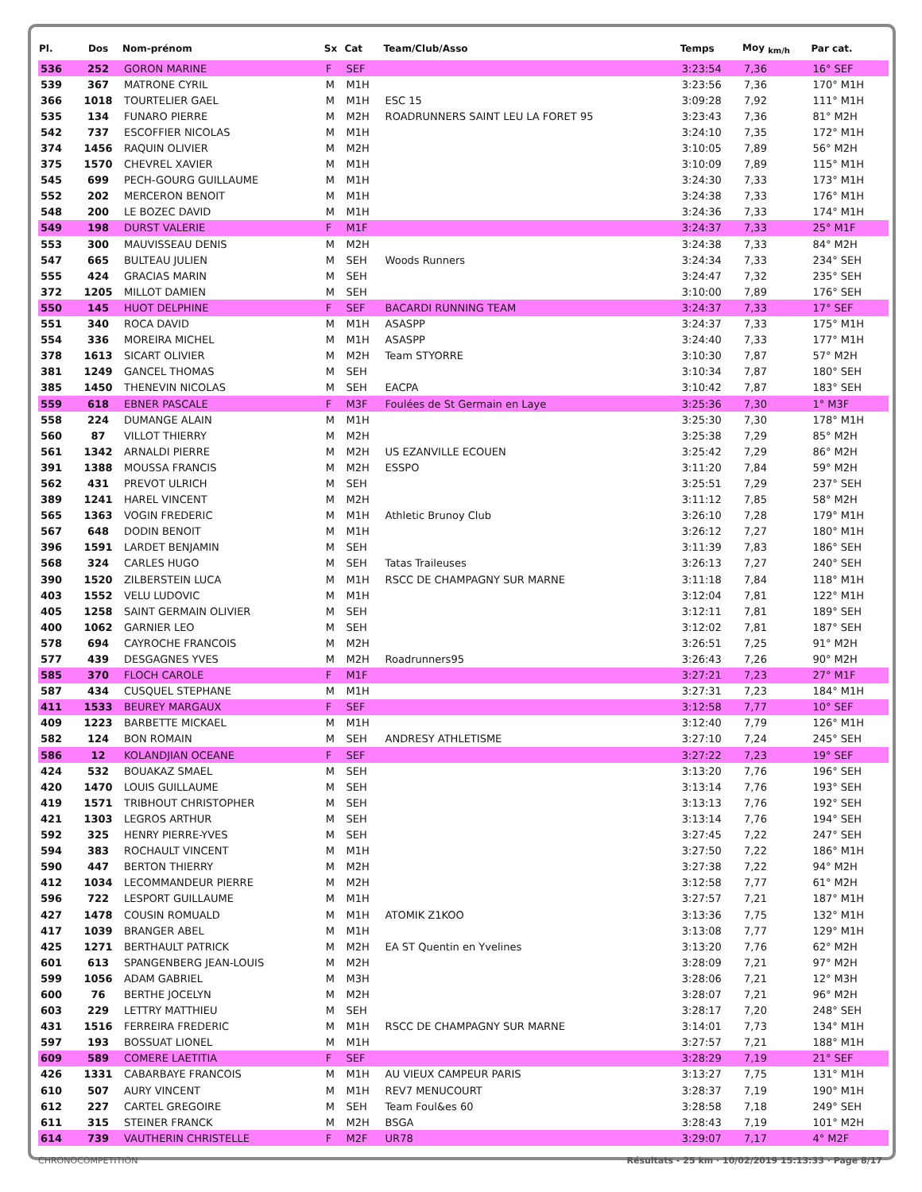| Pl. | Dos | Nom-prénom | Sx | Cat | Team/Club/Asso | Temps | Moy <sub>km/h</sub> | Par cat. |
| --- | --- | --- | --- | --- | --- | --- | --- | --- |
| 536 | 252 | GORON MARINE | F | SEF | | 3:23:54 | 7,36 | 16° SEF |
| 539 | 367 | MATRONE CYRIL | M | M1H | | 3:23:56 | 7,36 | 170° M1H |
| 366 | 1018 | TOURTELIER GAEL | M | M1H | ESC 15 | 3:09:28 | 7,92 | 111° M1H |
| 535 | 134 | FUNARO PIERRE | M | M2H | ROADRUNNERS SAINT LEU LA FORET 95 | 3:23:43 | 7,36 | 81° M2H |
| 542 | 737 | ESCOFFIER NICOLAS | M | M1H | | 3:24:10 | 7,35 | 172° M1H |
| 374 | 1456 | RAQUIN OLIVIER | M | M2H | | 3:10:05 | 7,89 | 56° M2H |
| 375 | 1570 | CHEVREL XAVIER | M | M1H | | 3:10:09 | 7,89 | 115° M1H |
| 545 | 699 | PECH-GOURG GUILLAUME | M | M1H | | 3:24:30 | 7,33 | 173° M1H |
| 552 | 202 | MERCERON BENOIT | M | M1H | | 3:24:38 | 7,33 | 176° M1H |
| 548 | 200 | LE BOZEC DAVID | M | M1H | | 3:24:36 | 7,33 | 174° M1H |
| 549 | 198 | DURST VALERIE | F | M1F | | 3:24:37 | 7,33 | 25° M1F |
| 553 | 300 | MAUVISSEAU DENIS | M | M2H | | 3:24:38 | 7,33 | 84° M2H |
| 547 | 665 | BULTEAU JULIEN | M | SEH | Woods Runners | 3:24:34 | 7,33 | 234° SEH |
| 555 | 424 | GRACIAS MARIN | M | SEH | | 3:24:47 | 7,32 | 235° SEH |
| 372 | 1205 | MILLOT DAMIEN | M | SEH | | 3:10:00 | 7,89 | 176° SEH |
| 550 | 145 | HUOT DELPHINE | F | SEF | BACARDI RUNNING TEAM | 3:24:37 | 7,33 | 17° SEF |
| 551 | 340 | ROCA DAVID | M | M1H | ASASPP | 3:24:37 | 7,33 | 175° M1H |
| 554 | 336 | MOREIRA MICHEL | M | M1H | ASASPP | 3:24:40 | 7,33 | 177° M1H |
| 378 | 1613 | SICART OLIVIER | M | M2H | Team STYORRE | 3:10:30 | 7,87 | 57° M2H |
| 381 | 1249 | GANCEL THOMAS | M | SEH | | 3:10:34 | 7,87 | 180° SEH |
| 385 | 1450 | THENEVIN NICOLAS | M | SEH | EACPA | 3:10:42 | 7,87 | 183° SEH |
| 559 | 618 | EBNER PASCALE | F | M3F | Foulées de St Germain en Laye | 3:25:36 | 7,30 | 1° M3F |
| 558 | 224 | DUMANGE ALAIN | M | M1H | | 3:25:30 | 7,30 | 178° M1H |
| 560 | 87 | VILLOT THIERRY | M | M2H | | 3:25:38 | 7,29 | 85° M2H |
| 561 | 1342 | ARNALDI PIERRE | M | M2H | US EZANVILLE ECOUEN | 3:25:42 | 7,29 | 86° M2H |
| 391 | 1388 | MOUSSA FRANCIS | M | M2H | ESSPO | 3:11:20 | 7,84 | 59° M2H |
| 562 | 431 | PREVOT ULRICH | M | SEH | | 3:25:51 | 7,29 | 237° SEH |
| 389 | 1241 | HAREL VINCENT | M | M2H | | 3:11:12 | 7,85 | 58° M2H |
| 565 | 1363 | VOGIN FREDERIC | M | M1H | Athletic Brunoy Club | 3:26:10 | 7,28 | 179° M1H |
| 567 | 648 | DODIN BENOIT | M | M1H | | 3:26:12 | 7,27 | 180° M1H |
| 396 | 1591 | LARDET BENJAMIN | M | SEH | | 3:11:39 | 7,83 | 186° SEH |
| 568 | 324 | CARLES HUGO | M | SEH | Tatas Traileuses | 3:26:13 | 7,27 | 240° SEH |
| 390 | 1520 | ZILBERSTEIN LUCA | M | M1H | RSCC DE CHAMPAGNY SUR MARNE | 3:11:18 | 7,84 | 118° M1H |
| 403 | 1552 | VELU LUDOVIC | M | M1H | | 3:12:04 | 7,81 | 122° M1H |
| 405 | 1258 | SAINT GERMAIN OLIVIER | M | SEH | | 3:12:11 | 7,81 | 189° SEH |
| 400 | 1062 | GARNIER LEO | M | SEH | | 3:12:02 | 7,81 | 187° SEH |
| 578 | 694 | CAYROCHE FRANCOIS | M | M2H | | 3:26:51 | 7,25 | 91° M2H |
| 577 | 439 | DESGAGNES YVES | M | M2H | Roadrunners95 | 3:26:43 | 7,26 | 90° M2H |
| 585 | 370 | FLOCH CAROLE | F | M1F | | 3:27:21 | 7,23 | 27° M1F |
| 587 | 434 | CUSQUEL STEPHANE | M | M1H | | 3:27:31 | 7,23 | 184° M1H |
| 411 | 1533 | BEUREY MARGAUX | F | SEF | | 3:12:58 | 7,77 | 10° SEF |
| 409 | 1223 | BARBETTE MICKAEL | M | M1H | | 3:12:40 | 7,79 | 126° M1H |
| 582 | 124 | BON ROMAIN | M | SEH | ANDRESY ATHLETISME | 3:27:10 | 7,24 | 245° SEH |
| 586 | 12 | KOLANDJIAN OCEANE | F | SEF | | 3:27:22 | 7,23 | 19° SEF |
| 424 | 532 | BOUAKAZ SMAEL | M | SEH | | 3:13:20 | 7,76 | 196° SEH |
| 420 | 1470 | LOUIS GUILLAUME | M | SEH | | 3:13:14 | 7,76 | 193° SEH |
| 419 | 1571 | TRIBHOUT CHRISTOPHER | M | SEH | | 3:13:13 | 7,76 | 192° SEH |
| 421 | 1303 | LEGROS ARTHUR | M | SEH | | 3:13:14 | 7,76 | 194° SEH |
| 592 | 325 | HENRY PIERRE-YVES | M | SEH | | 3:27:45 | 7,22 | 247° SEH |
| 594 | 383 | ROCHAULT VINCENT | M | M1H | | 3:27:50 | 7,22 | 186° M1H |
| 590 | 447 | BERTON THIERRY | M | M2H | | 3:27:38 | 7,22 | 94° M2H |
| 412 | 1034 | LECOMMANDEUR PIERRE | M | M2H | | 3:12:58 | 7,77 | 61° M2H |
| 596 | 722 | LESPORT GUILLAUME | M | M1H | | 3:27:57 | 7,21 | 187° M1H |
| 427 | 1478 | COUSIN ROMUALD | M | M1H | ATOMIK Z1KOO | 3:13:36 | 7,75 | 132° M1H |
| 417 | 1039 | BRANGER ABEL | M | M1H | | 3:13:08 | 7,77 | 129° M1H |
| 425 | 1271 | BERTHAULT PATRICK | M | M2H | EA ST Quentin en Yvelines | 3:13:20 | 7,76 | 62° M2H |
| 601 | 613 | SPANGENBERG JEAN-LOUIS | M | M2H | | 3:28:09 | 7,21 | 97° M2H |
| 599 | 1056 | ADAM GABRIEL | M | M3H | | 3:28:06 | 7,21 | 12° M3H |
| 600 | 76 | BERTHE JOCELYN | M | M2H | | 3:28:07 | 7,21 | 96° M2H |
| 603 | 229 | LETTRY MATTHIEU | M | SEH | | 3:28:17 | 7,20 | 248° SEH |
| 431 | 1516 | FERREIRA FREDERIC | M | M1H | RSCC DE CHAMPAGNY SUR MARNE | 3:14:01 | 7,73 | 134° M1H |
| 597 | 193 | BOSSUAT LIONEL | M | M1H | | 3:27:57 | 7,21 | 188° M1H |
| 609 | 589 | COMERE LAETITIA | F | SEF | | 3:28:29 | 7,19 | 21° SEF |
| 426 | 1331 | CABARBAYE FRANCOIS | M | M1H | AU VIEUX CAMPEUR PARIS | 3:13:27 | 7,75 | 131° M1H |
| 610 | 507 | AURY VINCENT | M | M1H | REV7 MENUCOURT | 3:28:37 | 7,19 | 190° M1H |
| 612 | 227 | CARTEL GREGOIRE | M | SEH | Team Foul&es 60 | 3:28:58 | 7,18 | 249° SEH |
| 611 | 315 | STEINER FRANCK | M | M2H | BSGA | 3:28:43 | 7,19 | 101° M2H |
| 614 | 739 | VAUTHERIN CHRISTELLE | F | M2F | UR78 | 3:29:07 | 7,17 | 4° M2F |
CHRONOCOMPETITION Résultats - 25 km · 10/02/2019 15:13:33 · Page 8/17